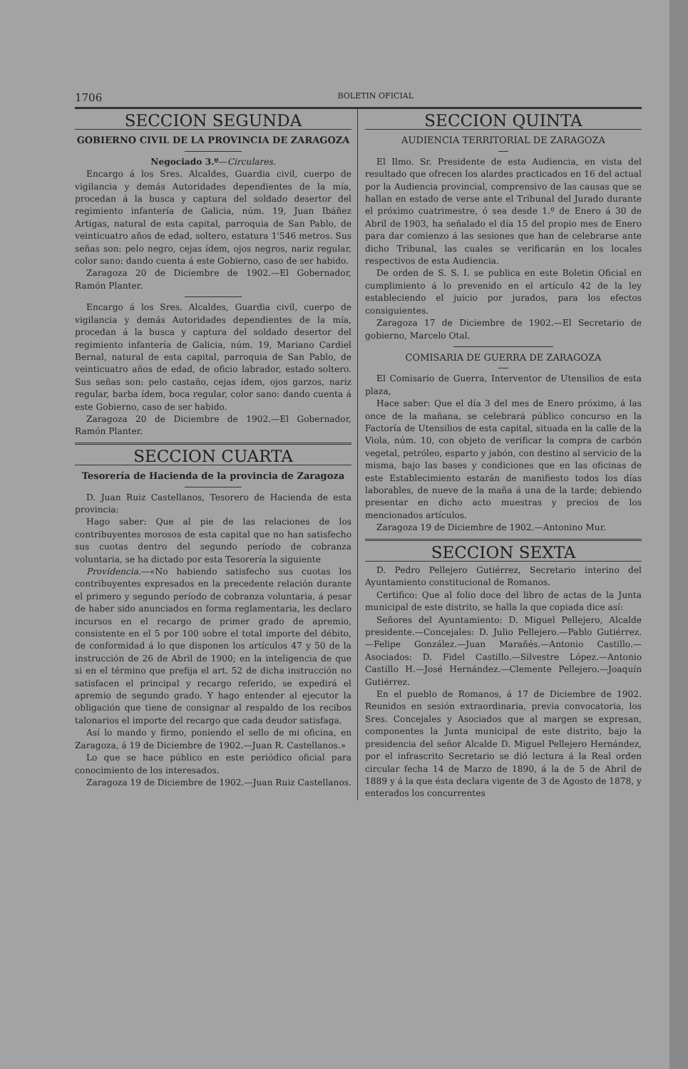1706 BOLETIN OFICIAL
SECCION SEGUNDA
GOBIERNO CIVIL DE LA PROVINCIA DE ZARAGOZA
Negociado 3.º—Circulares.
Encargo á los Sres. Alcaldes, Guardia civil, cuerpo de vigilancia y demás Autoridades dependientes de la mía, procedan á la busca y captura del soldado desertor del regimiento infantería de Galicia, núm. 19, Juan Ibáñez Artigas, natural de esta capital, parroquia de San Pablo, de veinticuatro años de edad, soltero, estatura 1'546 metros. Sus señas son: pelo negro, cejas ídem, ojos negros, nariz regular, color sano: dando cuenta á este Gobierno, caso de ser habido.
Zaragoza 20 de Diciembre de 1902.—El Gobernador, Ramón Planter.
Encargo á los Sres. Alcaldes, Guardia civil, cuerpo de vigilancia y demás Autoridades dependientes de la mía, procedan á la busca y captura del soldado desertor del regimiento infantería de Galicia, núm. 19, Mariano Cardiel Bernal, natural de esta capital, parroquia de San Pablo, de veinticuatro años de edad, de oficio labrador, estado soltero. Sus señas son: pelo castaño, cejas ídem, ojos garzos, nariz regular, barba ídem, boca regular, color sano: dando cuenta á este Gobierno, caso de ser habido.
Zaragoza 20 de Diciembre de 1902.—El Gobernador, Ramón Planter.
SECCION CUARTA
Tesorería de Hacienda de la provincia de Zaragoza
D. Juan Ruiz Castellanos, Tesorero de Hacienda de esta provincia:
Hago saber: Que al pie de las relaciones de los contribuyentes morosos de esta capital que no han satisfecho sus cuotas dentro del segundo período de cobranza voluntaria, se ha dictado por esta Tesorería la siguiente
Providencia.—«No habiendo satisfecho sus cuotas los contribuyentes expresados en la precedente relación durante el primero y segundo período de cobranza voluntaria, á pesar de haber sido anunciados en forma reglamentaria, les declaro incursos en el recargo de primer grado de apremio, consistente en el 5 por 100 sobre el total importe del débito, de conformidad á lo que disponen los artículos 47 y 50 de la instrucción de 26 de Abril de 1900; en la inteligencia de que si en el término que prefija el art. 52 de dicha instrucción no satisfacen el principal y recargo referido, se expedirá el apremio de segundo grado. Y hago entender al ejecutor la obligación que tiene de consignar al respaldo de los recibos talonarios el importe del recargo que cada deudor satisfaga.
Así lo mando y firmo, poniendo el sello de mi oficina, en Zaragoza, á 19 de Diciembre de 1902.—Juan R. Castellanos.»
Lo que se hace público en este periódico oficial para conocimiento de los interesados.
Zaragoza 19 de Diciembre de 1902.—Juan Ruiz Castellanos.
SECCION QUINTA
AUDIENCIA TERRITORIAL DE ZARAGOZA
El Ilmo. Sr. Presidente de esta Audiencia, en vista del resultado que ofrecen los alardes practicados en 16 del actual por la Audiencia provincial, comprensivo de las causas que se hallan en estado de verse ante el Tribunal del Jurado durante el próximo cuatrimestre, ó sea desde 1.º de Enero á 30 de Abril de 1903, ha señalado el día 15 del propio mes de Enero para dar comienzo á las sesiones que han de celebrarse ante dicho Tribunal, las cuales se verificarán en los locales respectivos de esta Audiencia.
De orden de S. S. I. se publica en este Boletin Oficial en cumplimiento á lo prevenido en el artículo 42 de la ley estableciendo el juicio por jurados, para los efectos consiguientes.
Zaragoza 17 de Diciembre de 1902.—El Secretario de gobierno, Marcelo Otal.
COMISARIA DE GUERRA DE ZARAGOZA
El Comisario de Guerra, Interventor de Utensilios de esta plaza,
Hace saber: Que el día 3 del mes de Enero próximo, á las once de la mañana, se celebrará público concurso en la Factoría de Utensilios de esta capital, situada en la calle de la Viola, núm. 10, con objeto de verificar la compra de carbón vegetal, petróleo, esparto y jabón, con destino al servicio de la misma, bajo las bases y condiciones que en las oficinas de este Establecimiento estarán de manifiesto todos los días laborables, de nueve de la maña á una de la tarde; debiendo presentar en dicho acto muestras y precios de los mencionados artículos.
Zaragoza 19 de Diciembre de 1902.—Antonino Mur.
SECCION SEXTA
D. Pedro Pellejero Gutiérrez, Secretario interino del Ayuntamiento constitucional de Romanos.
Certifico: Que al folio doce del libro de actas de la Junta municipal de este distrito, se halla la que copiada dice así:
Señores del Ayuntamiento: D. Miguel Pellejero, Alcalde presidente.—Concejales: D. Julio Pellejero.—Pablo Gutiérrez.—Felipe González.—Juan Marañés.—Antonio Castillo.—Asociados: D. Fidel Castillo.—Silvestre López.—Antonio Castillo H.—José Hernández.—Clemente Pellejero.—Joaquín Gutiérrez.
En el pueblo de Romanos, á 17 de Diciembre de 1902. Reunidos en sesión extraordinaria, previa convocatoria, los Sres. Concejales y Asociados que al margen se expresan, componentes la Junta municipal de este distrito, bajo la presidencia del señor Alcalde D. Miguel Pellejero Hernández, por el infrascrito Secretario se dió lectura á la Real orden circular fecha 14 de Marzo de 1890, á la de 5 de Abril de 1889 y á la que ésta declara vigente de 3 de Agosto de 1878, y enterados los concurrentes